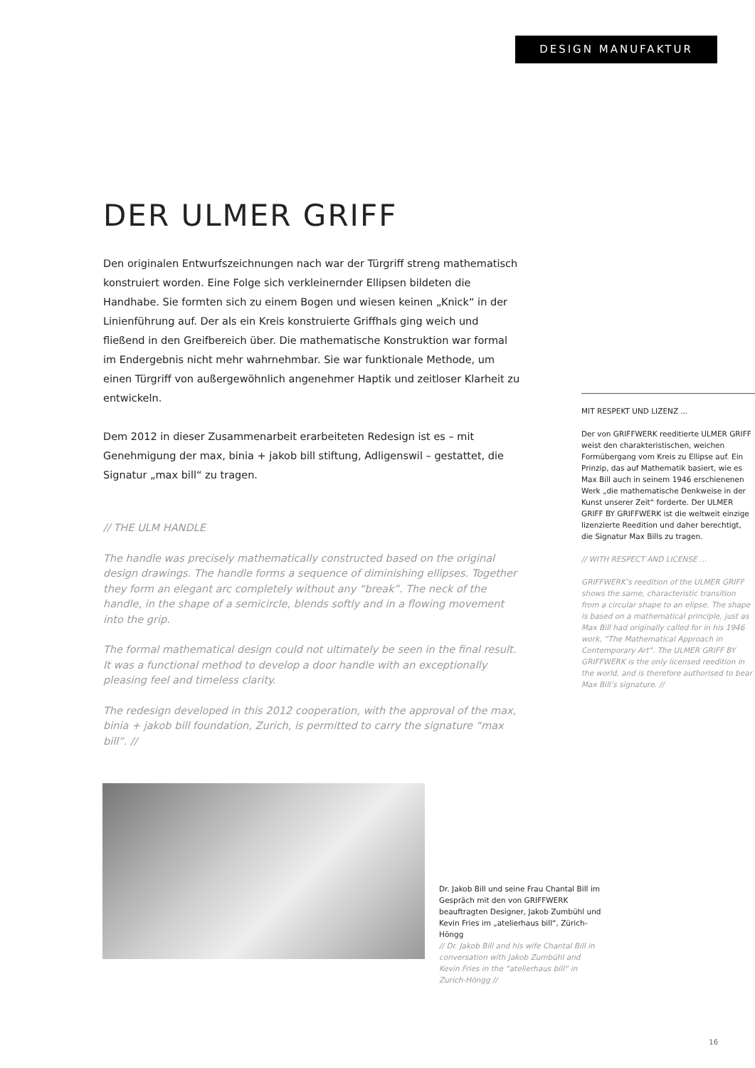DESIGN MANUFAKTUR
DER ULMER GRIFF
Den originalen Entwurfszeichnungen nach war der Türgriff streng mathematisch konstruiert worden. Eine Folge sich verkleinernder Ellipsen bildeten die Handhabe. Sie formten sich zu einem Bogen und wiesen keinen „Knick“ in der Linienführung auf. Der als ein Kreis konstruierte Griffhals ging weich und fließend in den Greifbereich über. Die mathematische Konstruktion war formal im Endergebnis nicht mehr wahrnehmbar. Sie war funktionale Methode, um einen Türgriff von außergewöhnlich angenehmer Haptik und zeitloser Klarheit zu entwickeln.
Dem 2012 in dieser Zusammenarbeit erarbeiteten Redesign ist es – mit Genehmigung der max, binia + jakob bill stiftung, Adligenswil – gestattet, die Signatur „max bill“ zu tragen.
// THE ULM HANDLE
The handle was precisely mathematically constructed based on the original design drawings. The handle forms a sequence of diminishing ellipses. Together they form an elegant arc completely without any “break”. The neck of the handle, in the shape of a semicircle, blends softly and in a flowing movement into the grip.
The formal mathematical design could not ultimately be seen in the final result. It was a functional method to develop a door handle with an exceptionally pleasing feel and timeless clarity.
The redesign developed in this 2012 cooperation, with the approval of the max, binia + jakob bill foundation, Zurich, is permitted to carry the signature “max bill”. //
MIT RESPEKT UND LIZENZ ...
Der von GRIFFWERK reeditierte ULMER GRIFF weist den charakteristischen, weichen Formübergang vom Kreis zu Ellipse auf. Ein Prinzip, das auf Mathematik basiert, wie es Max Bill auch in seinem 1946 erschienenen Werk „die mathematische Denkweise in der Kunst unserer Zeit“ forderte. Der ULMER GRIFF BY GRIFFWERK ist die weltweit einzige lizenzierte Reedition und daher berechtigt, die Signatur Max Bills zu tragen.
// WITH RESPECT AND LICENSE ...
GRIFFWERK’s reedition of the ULMER GRIFF shows the same, characteristic transition from a circular shape to an elipse. The shape is based on a mathematical principle, just as Max Bill had originally called for in his 1946 work, “The Mathematical Approach in Contemporary Art”. The ULMER GRIFF BY GRIFFWERK is the only licensed reedition in the world, and is therefore authorised to bear Max Bill’s signature. //
Dr. Jakob Bill und seine Frau Chantal Bill im Gespräch mit den von GRIFFWERK beauftragten Designer, Jakob Zumbühl und Kevin Fries im „atelierhaus bill“, Zürich-Höngg
// Dr. Jakob Bill and his wife Chantal Bill in conversation with Jakob Zumbühl and Kevin Fries in the “atelierhaus bill“ in Zurich-Höngg //
16